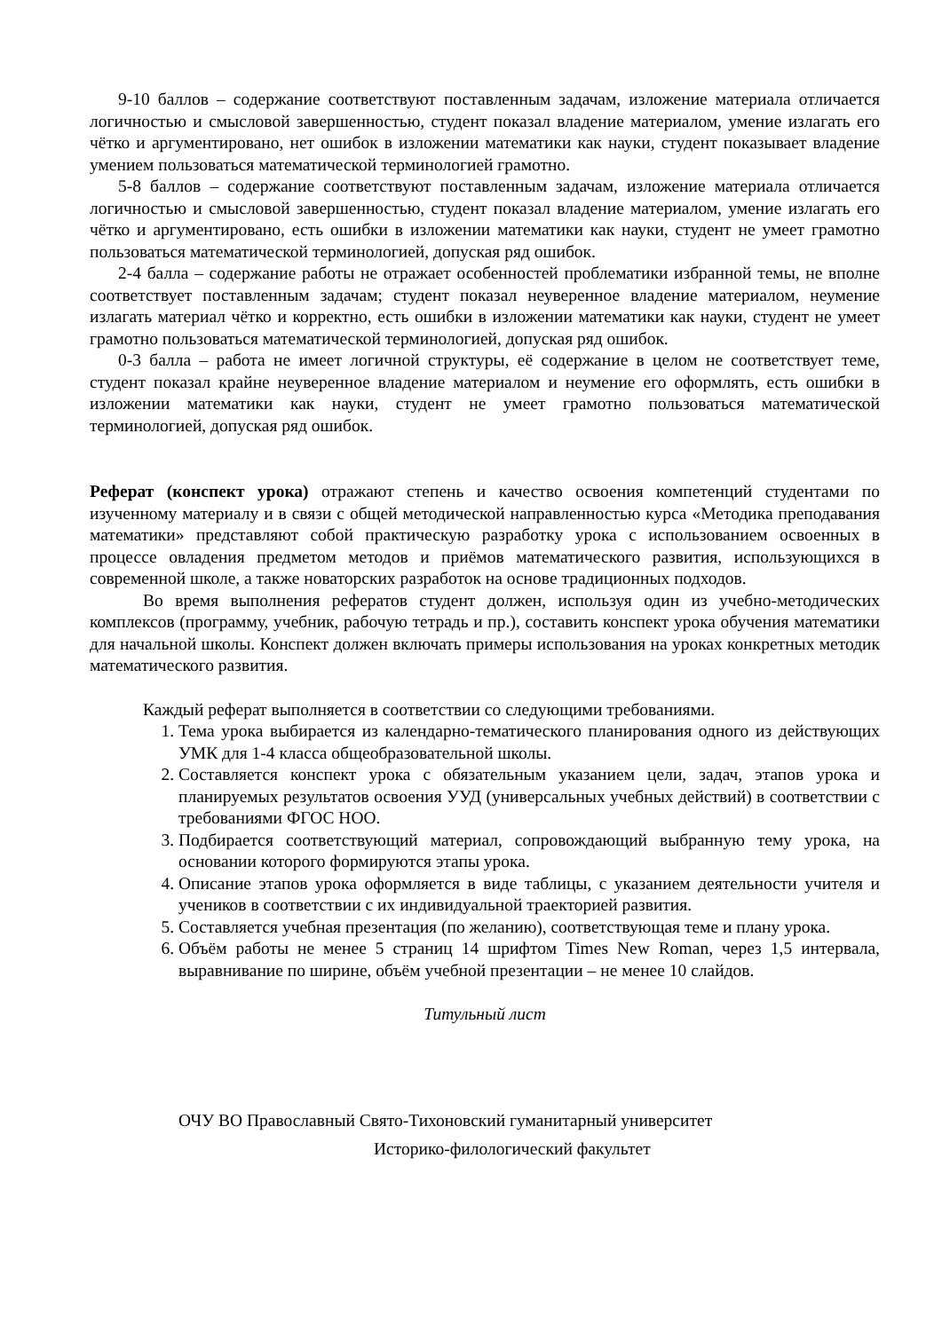9-10 баллов – содержание соответствуют поставленным задачам, изложение материала отличается логичностью и смысловой завершенностью, студент показал владение материалом, умение излагать его чётко и аргументировано, нет ошибок в изложении математики как науки, студент показывает владение умением пользоваться математической терминологией грамотно.
5-8 баллов – содержание соответствуют поставленным задачам, изложение материала отличается логичностью и смысловой завершенностью, студент показал владение материалом, умение излагать его чётко и аргументировано, есть ошибки в изложении математики как науки, студент не умеет грамотно пользоваться математической терминологией, допуская ряд ошибок.
2-4 балла – содержание работы не отражает особенностей проблематики избранной темы, не вполне соответствует поставленным задачам; студент показал неуверенное владение материалом, неумение излагать материал чётко и корректно, есть ошибки в изложении математики как науки, студент не умеет грамотно пользоваться математической терминологией, допуская ряд ошибок.
0-3 балла – работа не имеет логичной структуры, её содержание в целом не соответствует теме, студент показал крайне неуверенное владение материалом и неумение его оформлять, есть ошибки в изложении математики как науки, студент не умеет грамотно пользоваться математической терминологией, допуская ряд ошибок.
Реферат (конспект урока) отражают степень и качество освоения компетенций студентами по изученному материалу и в связи с общей методической направленностью курса «Методика преподавания математики» представляют собой практическую разработку урока с использованием освоенных в процессе овладения предметом методов и приёмов математического развития, использующихся в современной школе, а также новаторских разработок на основе традиционных подходов.
Во время выполнения рефератов студент должен, используя один из учебно-методических комплексов (программу, учебник, рабочую тетрадь и пр.), составить конспект урока обучения математики для начальной школы. Конспект должен включать примеры использования на уроках конкретных методик математического развития.
Каждый реферат выполняется в соответствии со следующими требованиями.
1. Тема урока выбирается из календарно-тематического планирования одного из действующих УМК для 1-4 класса общеобразовательной школы.
2. Составляется конспект урока с обязательным указанием цели, задач, этапов урока и планируемых результатов освоения УУД (универсальных учебных действий) в соответствии с требованиями ФГОС НОО.
3. Подбирается соответствующий материал, сопровождающий выбранную тему урока, на основании которого формируются этапы урока.
4. Описание этапов урока оформляется в виде таблицы, с указанием деятельности учителя и учеников в соответствии с их индивидуальной траекторией развития.
5. Составляется учебная презентация (по желанию), соответствующая теме и плану урока.
6. Объём работы не менее 5 страниц 14 шрифтом Times New Roman, через 1,5 интервала, выравнивание по ширине, объём учебной презентации – не менее 10 слайдов.
Титульный лист
ОЧУ ВО Православный Свято-Тихоновский гуманитарный университет
Историко-филологический факультет